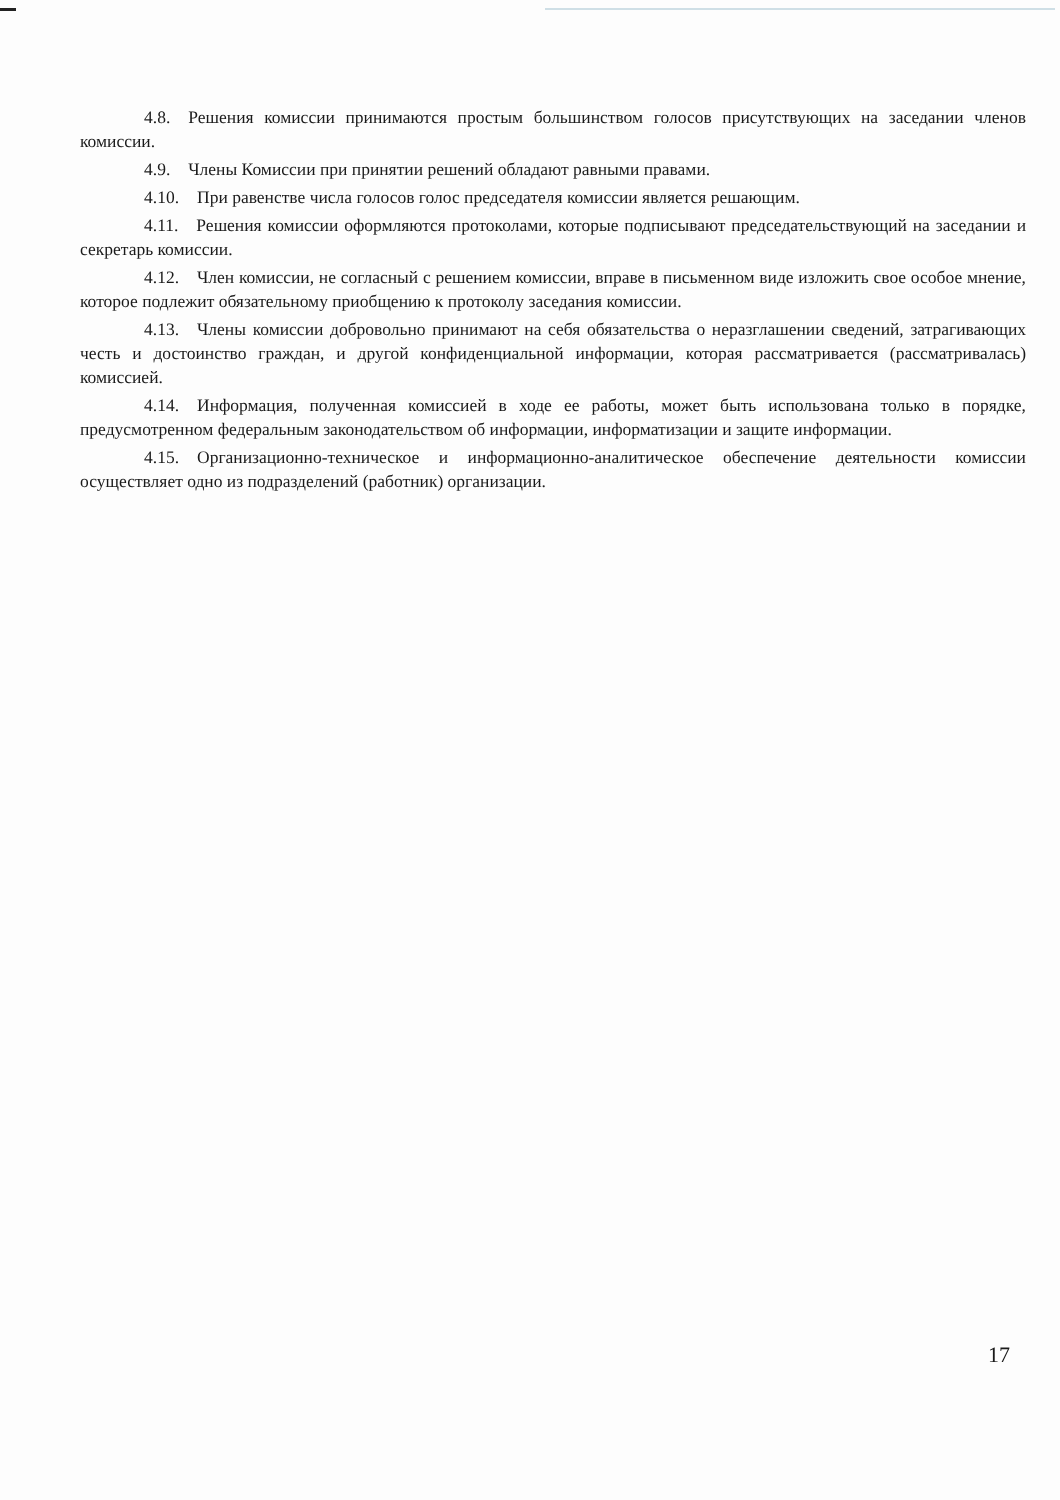4.8. Решения комиссии принимаются простым большинством голосов присутствующих на заседании членов комиссии.
4.9. Члены Комиссии при принятии решений обладают равными правами.
4.10. При равенстве числа голосов голос председателя комиссии является решающим.
4.11. Решения комиссии оформляются протоколами, которые подписывают председательствующий на заседании и секретарь комиссии.
4.12. Член комиссии, не согласный с решением комиссии, вправе в письменном виде изложить свое особое мнение, которое подлежит обязательному приобщению к протоколу заседания комиссии.
4.13. Члены комиссии добровольно принимают на себя обязательства о неразглашении сведений, затрагивающих честь и достоинство граждан, и другой конфиденциальной информации, которая рассматривается (рассматривалась) комиссией.
4.14. Информация, полученная комиссией в ходе ее работы, может быть использована только в порядке, предусмотренном федеральным законодательством об информации, информатизации и защите информации.
4.15. Организационно-техническое и информационно-аналитическое обеспечение деятельности комиссии осуществляет одно из подразделений (работник) организации.
17